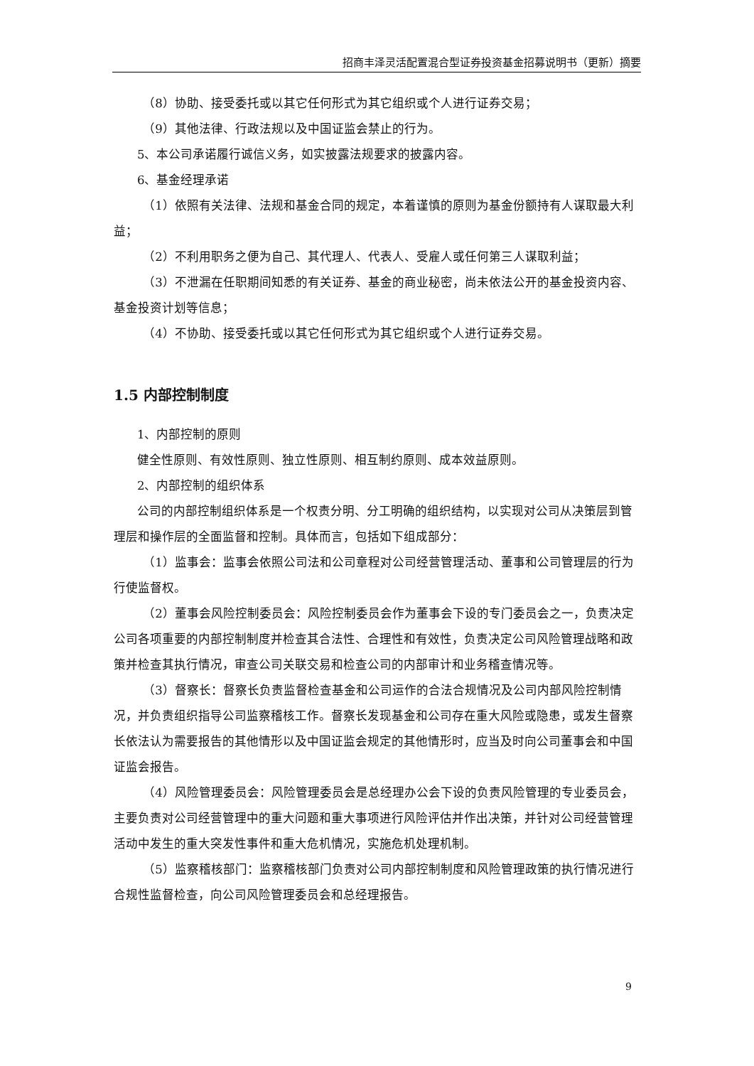招商丰泽灵活配置混合型证券投资基金招募说明书（更新）摘要
（8）协助、接受委托或以其它任何形式为其它组织或个人进行证券交易；
（9）其他法律、行政法规以及中国证监会禁止的行为。
5、本公司承诺履行诚信义务，如实披露法规要求的披露内容。
6、基金经理承诺
（1）依照有关法律、法规和基金合同的规定，本着谨慎的原则为基金份额持有人谋取最大利益；
（2）不利用职务之便为自己、其代理人、代表人、受雇人或任何第三人谋取利益；
（3）不泄漏在任职期间知悉的有关证券、基金的商业秘密，尚未依法公开的基金投资内容、基金投资计划等信息；
（4）不协助、接受委托或以其它任何形式为其它组织或个人进行证券交易。
1.5 内部控制制度
1、内部控制的原则
健全性原则、有效性原则、独立性原则、相互制约原则、成本效益原则。
2、内部控制的组织体系
公司的内部控制组织体系是一个权责分明、分工明确的组织结构，以实现对公司从决策层到管理层和操作层的全面监督和控制。具体而言，包括如下组成部分：
（1）监事会：监事会依照公司法和公司章程对公司经营管理活动、董事和公司管理层的行为行使监督权。
（2）董事会风险控制委员会：风险控制委员会作为董事会下设的专门委员会之一，负责决定公司各项重要的内部控制制度并检查其合法性、合理性和有效性，负责决定公司风险管理战略和政策并检查其执行情况，审查公司关联交易和检查公司的内部审计和业务稽查情况等。
（3）督察长：督察长负责监督检查基金和公司运作的合法合规情况及公司内部风险控制情况，并负责组织指导公司监察稽核工作。督察长发现基金和公司存在重大风险或隐患，或发生督察长依法认为需要报告的其他情形以及中国证监会规定的其他情形时，应当及时向公司董事会和中国证监会报告。
（4）风险管理委员会：风险管理委员会是总经理办公会下设的负责风险管理的专业委员会，主要负责对公司经营管理中的重大问题和重大事项进行风险评估并作出决策，并针对公司经营管理活动中发生的重大突发性事件和重大危机情况，实施危机处理机制。
（5）监察稽核部门：监察稽核部门负责对公司内部控制制度和风险管理政策的执行情况进行合规性监督检查，向公司风险管理委员会和总经理报告。
9